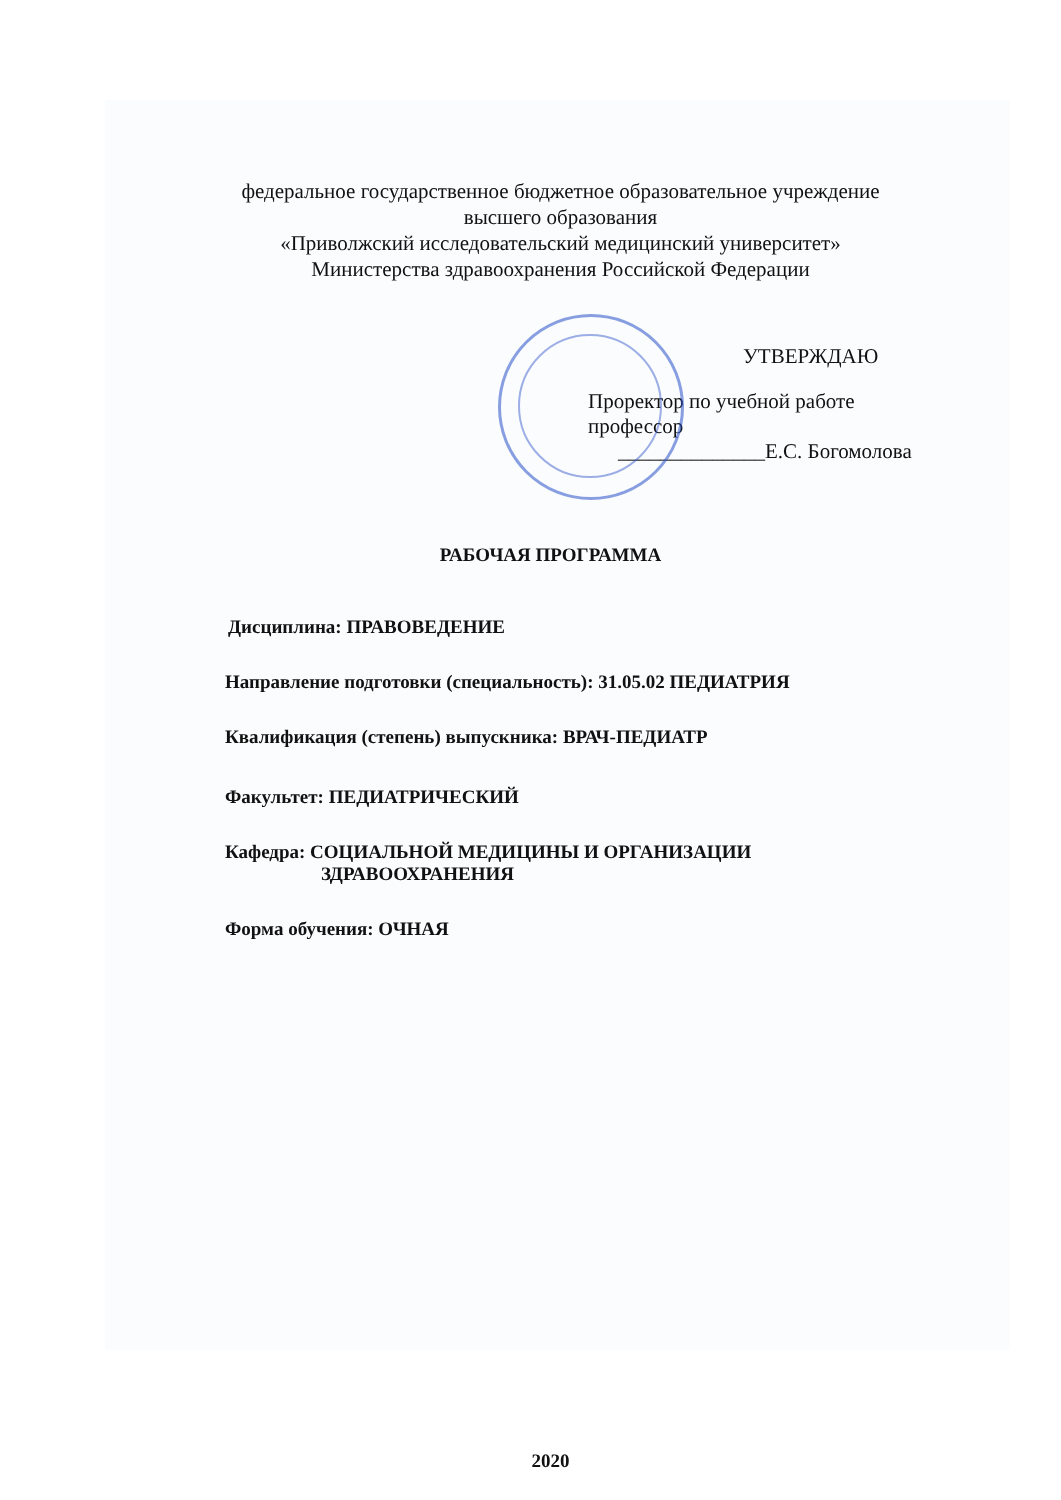федеральное государственное бюджетное образовательное учреждение
высшего образования
«Приволжский исследовательский медицинский университет»
Министерства здравоохранения Российской Федерации
УТВЕРЖДАЮ
Проректор по учебной работе
профессор
______________Е.С. Богомолова
РАБОЧАЯ ПРОГРАММА
Дисциплина: ПРАВОВЕДЕНИЕ
Направление подготовки (специальность): 31.05.02 ПЕДИАТРИЯ
Квалификация (степень) выпускника: ВРАЧ-ПЕДИАТР
Факультет: ПЕДИАТРИЧЕСКИЙ
Кафедра: СОЦИАЛЬНОЙ МЕДИЦИНЫ И ОРГАНИЗАЦИИ
ЗДРАВООХРАНЕНИЯ
Форма обучения: ОЧНАЯ
2020